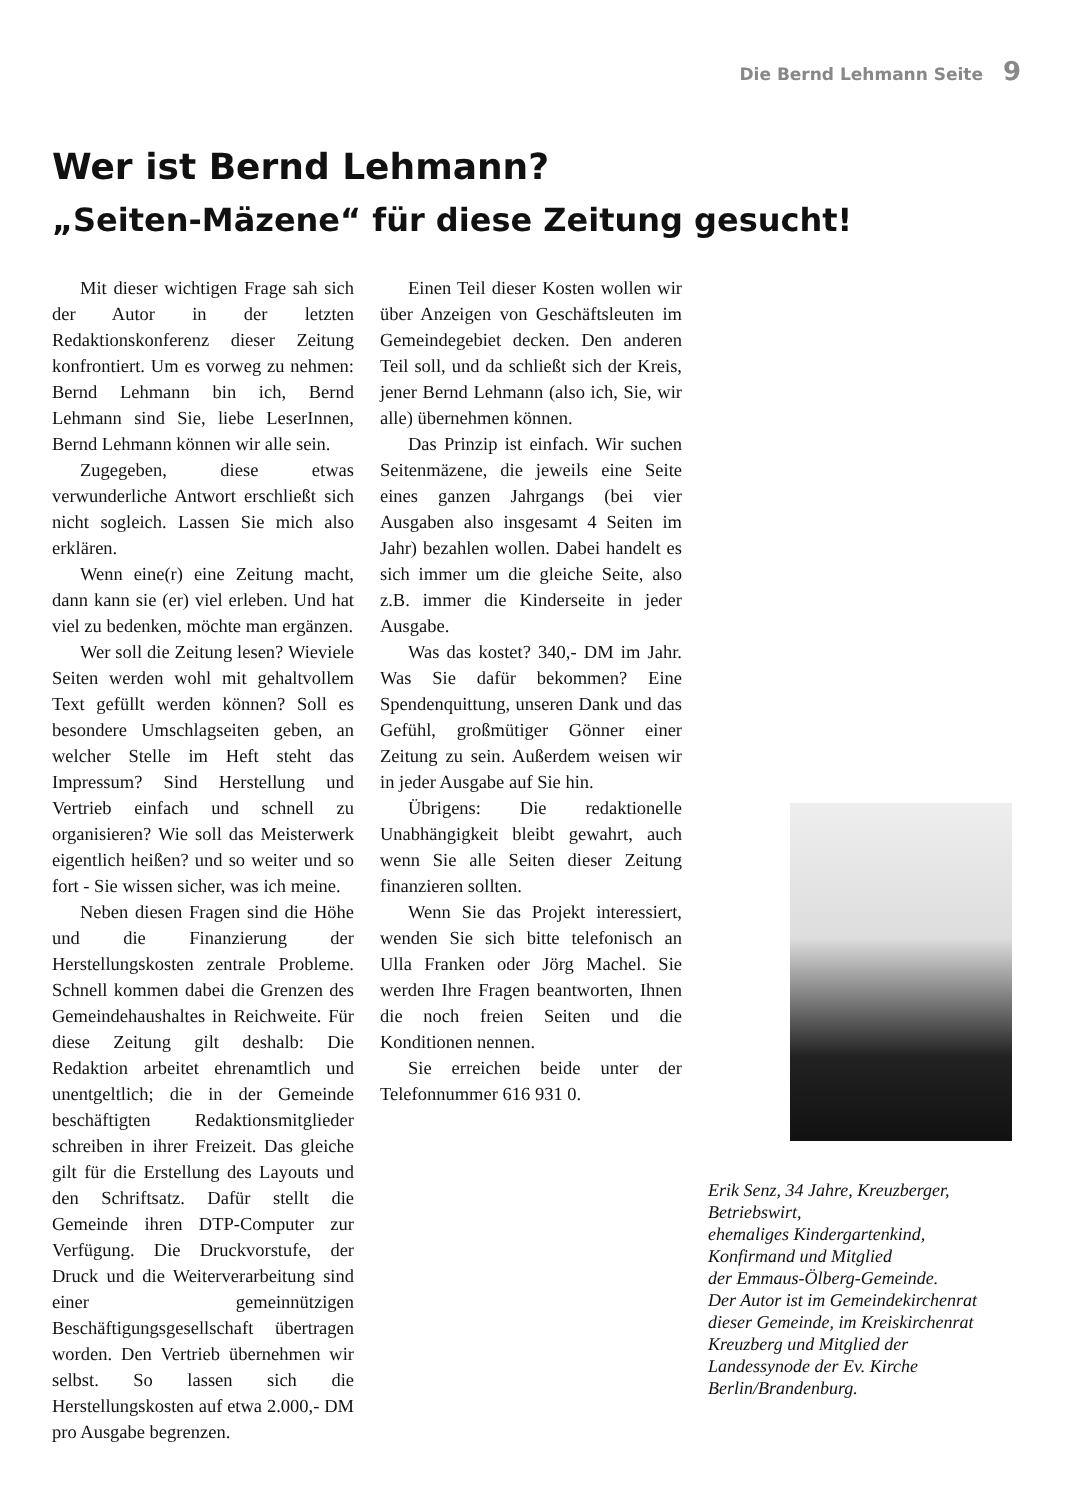Die Bernd Lehmann Seite 9
Wer ist Bernd Lehmann?
„Seiten-Mäzene“ für diese Zeitung gesucht!
Mit dieser wichtigen Frage sah sich der Autor in der letzten Redaktionskonferenz dieser Zeitung konfrontiert. Um es vorweg zu nehmen: Bernd Lehmann bin ich, Bernd Lehmann sind Sie, liebe LeserInnen, Bernd Lehmann können wir alle sein.
Zugegeben, diese etwas verwunderliche Antwort erschließt sich nicht sogleich. Lassen Sie mich also erklären.
Wenn eine(r) eine Zeitung macht, dann kann sie (er) viel erleben. Und hat viel zu bedenken, möchte man ergänzen.
Wer soll die Zeitung lesen? Wieviele Seiten werden wohl mit gehaltvollem Text gefüllt werden können? Soll es besondere Umschlagseiten geben, an welcher Stelle im Heft steht das Impressum? Sind Herstellung und Vertrieb einfach und schnell zu organisieren? Wie soll das Meisterwerk eigentlich heißen? und so weiter und so fort - Sie wissen sicher, was ich meine.
Neben diesen Fragen sind die Höhe und die Finanzierung der Herstellungskosten zentrale Probleme. Schnell kommen dabei die Grenzen des Gemeindehaushaltes in Reichweite. Für diese Zeitung gilt deshalb: Die Redaktion arbeitet ehrenamtlich und unentgeltlich; die in der Gemeinde beschäftigten Redaktionsmitglieder schreiben in ihrer Freizeit. Das gleiche gilt für die Erstellung des Layouts und den Schriftsatz. Dafür stellt die Gemeinde ihren DTP-Computer zur Verfügung. Die Druckvorstufe, der Druck und die Weiterverarbeitung sind einer gemeinnützigen Beschäftigungsgesellschaft übertragen worden. Den Vertrieb übernehmen wir selbst. So lassen sich die Herstellungskosten auf etwa 2.000,- DM pro Ausgabe begrenzen.
Einen Teil dieser Kosten wollen wir über Anzeigen von Geschäftsleuten im Gemeindegebiet decken. Den anderen Teil soll, und da schließt sich der Kreis, jener Bernd Lehmann (also ich, Sie, wir alle) übernehmen können.
Das Prinzip ist einfach. Wir suchen Seitenmäzene, die jeweils eine Seite eines ganzen Jahrgangs (bei vier Ausgaben also insgesamt 4 Seiten im Jahr) bezahlen wollen. Dabei handelt es sich immer um die gleiche Seite, also z.B. immer die Kinderseite in jeder Ausgabe.
Was das kostet? 340,- DM im Jahr. Was Sie dafür bekommen? Eine Spendenquittung, unseren Dank und das Gefühl, großmütiger Gönner einer Zeitung zu sein. Außerdem weisen wir in jeder Ausgabe auf Sie hin.
Übrigens: Die redaktionelle Unabhängigkeit bleibt gewahrt, auch wenn Sie alle Seiten dieser Zeitung finanzieren sollten.
Wenn Sie das Projekt interessiert, wenden Sie sich bitte telefonisch an Ulla Franken oder Jörg Machel. Sie werden Ihre Fragen beantworten, Ihnen die noch freien Seiten und die Konditionen nennen.
Sie erreichen beide unter der Telefonnummer 616 931 0.
Erik Senz, 34 Jahre, Kreuzberger, Betriebswirt,
ehemaliges Kindergartenkind, Konfirmand und Mitglied
der Emmaus-Ölberg-Gemeinde.
Der Autor ist im Gemeindekirchenrat dieser Gemeinde, im Kreiskirchenrat Kreuzberg und Mitglied der Landessynode der Ev. Kirche Berlin/Brandenburg.